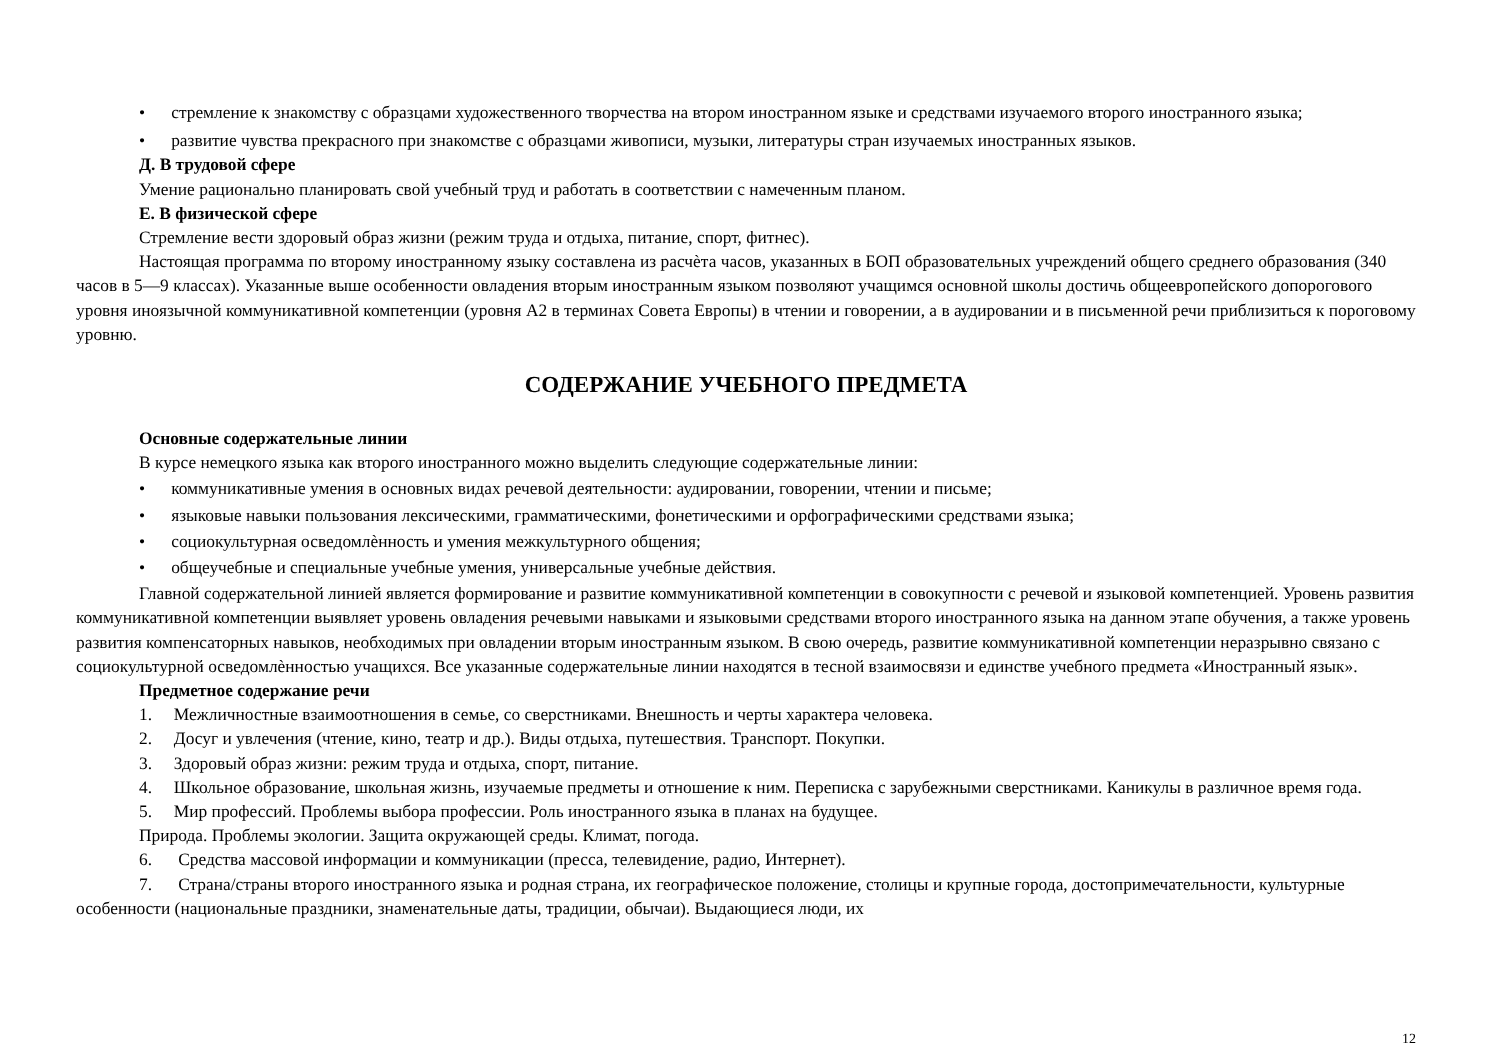• стремление к знакомству с образцами художественного творчества на втором иностранном языке и средствами изучаемого второго иностранного языка;
• развитие чувства прекрасного при знакомстве с образцами живописи, музыки, литературы стран изучаемых иностранных языков.
Д. В трудовой сфере
Умение рационально планировать свой учебный труд и работать в соответствии с намеченным планом.
Е. В физической сфере
Стремление вести здоровый образ жизни (режим труда и отдыха, питание, спорт, фитнес).
Настоящая программа по второму иностранному языку составлена из расчѐта часов, указанных в БОП образовательных учреждений общего среднего образования (340 часов в 5—9 классах). Указанные выше особенности овладения вторым иностранным языком позволяют учащимся основной школы достичь общеевропейского допорогового уровня иноязычной коммуникативной компетенции (уровня А2 в терминах Совета Европы) в чтении и говорении, а в аудировании и в письменной речи приблизиться к пороговому уровню.
СОДЕРЖАНИЕ УЧЕБНОГО ПРЕДМЕТА
Основные содержательные линии
В курсе немецкого языка как второго иностранного можно выделить следующие содержательные линии:
• коммуникативные умения в основных видах речевой деятельности: аудировании, говорении, чтении и письме;
• языковые навыки пользования лексическими, грамматическими, фонетическими и орфографическими средствами языка;
• социокультурная осведомлѐнность и умения межкультурного общения;
• общеучебные и специальные учебные умения, универсальные учебные действия.
Главной содержательной линией является формирование и развитие коммуникативной компетенции в совокупности с речевой и языковой компетенцией. Уровень развития коммуникативной компетенции выявляет уровень овладения речевыми навыками и языковыми средствами второго иностранного языка на данном этапе обучения, а также уровень развития компенсаторных навыков, необходимых при овладении вторым иностранным языком. В свою очередь, развитие коммуникативной компетенции неразрывно связано с социокультурной осведомлѐнностью учащихся. Все указанные содержательные линии находятся в тесной взаимосвязи и единстве учебного предмета «Иностранный язык».
Предметное содержание речи
1. Межличностные взаимоотношения в семье, со сверстниками. Внешность и черты характера человека.
2. Досуг и увлечения (чтение, кино, театр и др.). Виды отдыха, путешествия. Транспорт. Покупки.
3. Здоровый образ жизни: режим труда и отдыха, спорт, питание.
4. Школьное образование, школьная жизнь, изучаемые предметы и отношение к ним. Переписка с зарубежными сверстниками. Каникулы в различное время года.
5. Мир профессий. Проблемы выбора профессии. Роль иностранного языка в планах на будущее.
Природа. Проблемы экологии. Защита окружающей среды. Климат, погода.
6. Средства массовой информации и коммуникации (пресса, телевидение, радио, Интернет).
7. Страна/страны второго иностранного языка и родная страна, их географическое положение, столицы и крупные города, достопримечательности, культурные особенности (национальные праздники, знаменательные даты, традиции, обычаи). Выдающиеся люди, их
12